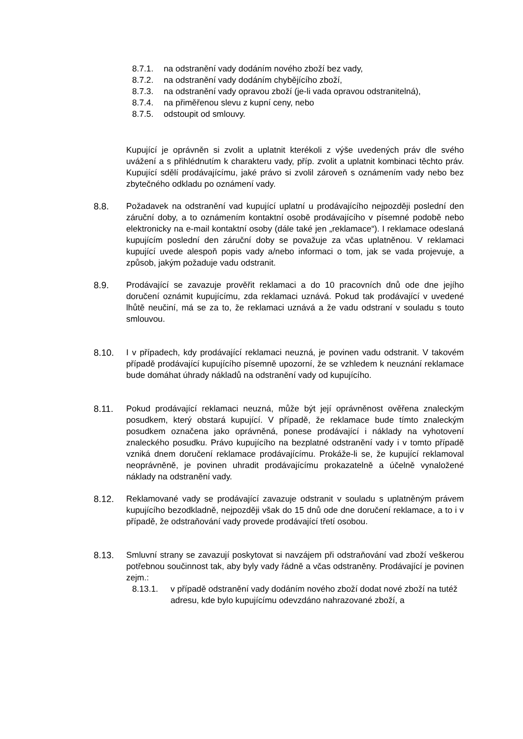8.7.1. na odstranění vady dodáním nového zboží bez vady,
8.7.2. na odstranění vady dodáním chybějícího zboží,
8.7.3. na odstranění vady opravou zboží (je-li vada opravou odstranitelná),
8.7.4. na přiměřenou slevu z kupní ceny, nebo
8.7.5. odstoupit od smlouvy.
Kupující je oprávněn si zvolit a uplatnit kterékoli z výše uvedených práv dle svého uvážení a s přihlédnutím k charakteru vady, příp. zvolit a uplatnit kombinaci těchto práv. Kupující sdělí prodávajícímu, jaké právo si zvolil zároveň s oznámením vady nebo bez zbytečného odkladu po oznámení vady.
8.8. Požadavek na odstranění vad kupující uplatní u prodávajícího nejpozději poslední den záruční doby, a to oznámením kontaktní osobě prodávajícího v písemné podobě nebo elektronicky na e-mail kontaktní osoby (dále také jen „reklamace“). I reklamace odeslaná kupujícím poslední den záruční doby se považuje za včas uplatněnou. V reklamaci kupující uvede alespoň popis vady a/nebo informaci o tom, jak se vada projevuje, a způsob, jakým požaduje vadu odstranit.
8.9. Prodávající se zavazuje prověřit reklamaci a do 10 pracovních dnů ode dne jejího doručení oznámit kupujícímu, zda reklamaci uznává. Pokud tak prodávající v uvedené lhůtě neučiní, má se za to, že reklamaci uznává a že vadu odstraní v souladu s touto smlouvou.
8.10. I v případech, kdy prodávající reklamaci neuzná, je povinen vadu odstranit. V takovém případě prodávající kupujícího písemně upozorní, že se vzhledem k neuznání reklamace bude domáhat úhrady nákladů na odstranění vady od kupujícího.
8.11. Pokud prodávající reklamaci neuzná, může být její oprávněnost ověřena znaleckým posudkem, který obstará kupující. V případě, že reklamace bude tímto znaleckým posudkem označena jako oprávněná, ponese prodávající i náklady na vyhotovení znaleckého posudku. Právo kupujícího na bezplatné odstranění vady i v tomto případě vzniká dnem doručení reklamace prodávajícímu. Prokáže-li se, že kupující reklamoval neoprávněně, je povinen uhradit prodávajícímu prokazatelně a účelně vynaložené náklady na odstranění vady.
8.12. Reklamované vady se prodávající zavazuje odstranit v souladu s uplatněným právem kupujícího bezodkladně, nejpozději však do 15 dnů ode dne doručení reklamace, a to i v případě, že odstraňování vady provede prodávající třetí osobou.
8.13. Smluvní strany se zavazují poskytovat si navzájem při odstraňování vad zboží veškerou potřebnou součinnost tak, aby byly vady řádně a včas odstraněny. Prodávající je povinen zejm.:
8.13.1. v případě odstranění vady dodáním nového zboží dodat nové zboží na tutéž adresu, kde bylo kupujícímu odevzdáno nahrazované zboží, a